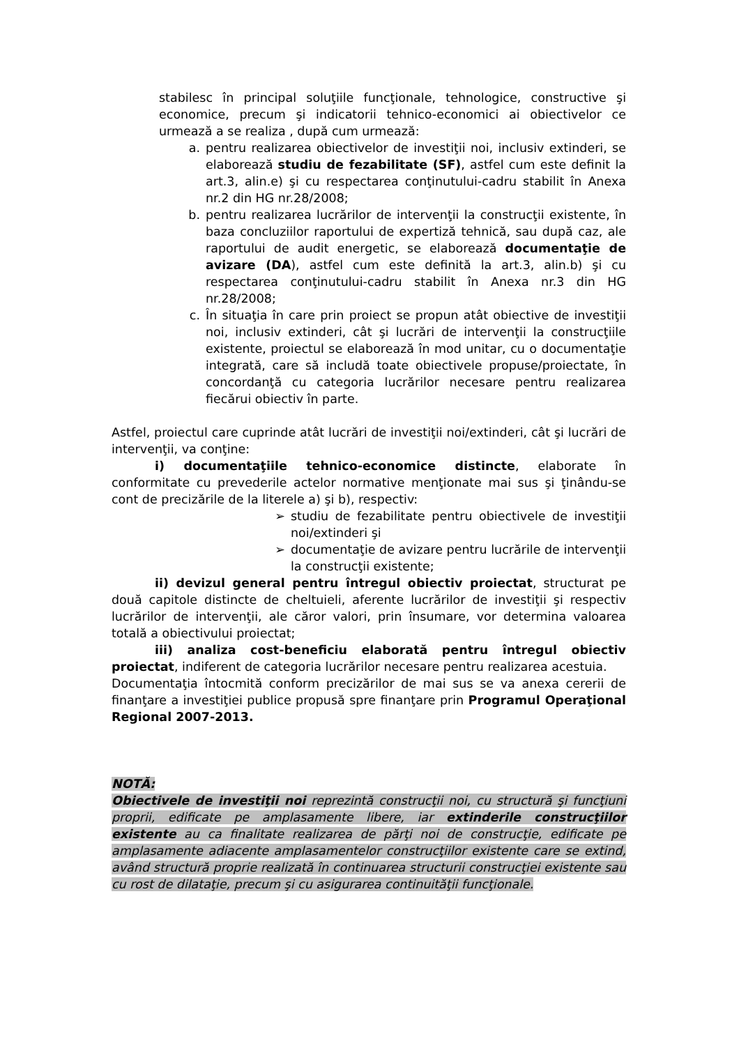stabilesc în principal soluţiile funcţionale, tehnologice, constructive şi economice, precum şi indicatorii tehnico-economici ai obiectivelor ce urmează a se realiza , după cum urmează:
a. pentru realizarea obiectivelor de investiţii noi, inclusiv extinderi, se elaborează studiu de fezabilitate (SF), astfel cum este definit la art.3, alin.e) şi cu respectarea conţinutului-cadru stabilit în Anexa nr.2 din HG nr.28/2008;
b. pentru realizarea lucrărilor de intervenţii la construcţii existente, în baza concluziilor raportului de expertiză tehnică, sau după caz, ale raportului de audit energetic, se elaborează documentaţie de avizare (DA), astfel cum este definită la art.3, alin.b) şi cu respectarea conţinutului-cadru stabilit în Anexa nr.3 din HG nr.28/2008;
c. În situaţia în care prin proiect se propun atât obiective de investiţii noi, inclusiv extinderi, cât şi lucrări de intervenţii la construcţiile existente, proiectul se elaborează în mod unitar, cu o documentaţie integrată, care să includă toate obiectivele propuse/proiectate, în concordanţă cu categoria lucrărilor necesare pentru realizarea fiecărui obiectiv în parte.
Astfel, proiectul care cuprinde atât lucrări de investiţii noi/extinderi, cât şi lucrări de intervenţii, va conţine:
i) documentaţiile tehnico-economice distincte, elaborate în conformitate cu prevederile actelor normative menţionate mai sus şi ţinându-se cont de precizările de la literele a) şi b), respectiv:
➢ studiu de fezabilitate pentru obiectivele de investiţii noi/extinderi şi
➢ documentaţie de avizare pentru lucrările de intervenţii la construcţii existente;
ii) devizul general pentru întregul obiectiv proiectat, structurat pe două capitole distincte de cheltuieli, aferente lucrărilor de investiţii şi respectiv lucrărilor de intervenţii, ale căror valori, prin însumare, vor determina valoarea totală a obiectivului proiectat;
iii) analiza cost-beneficiu elaborată pentru întregul obiectiv proiectat, indiferent de categoria lucrărilor necesare pentru realizarea acestuia.
Documentaţia întocmită conform precizărilor de mai sus se va anexa cererii de finanţare a investiţiei publice propusă spre finanţare prin Programul Operaţional Regional 2007-2013.
NOTĂ:
Obiectivele de investiţii noi reprezintă construcţii noi, cu structură şi funcţiuni proprii, edificate pe amplasamente libere, iar extinderile construcţiilor existente au ca finalitate realizarea de părţi noi de construcţie, edificate pe amplasamente adiacente amplasamentelor construcţiilor existente care se extind, având structură proprie realizată în continuarea structurii construcţiei existente sau cu rost de dilataţie, precum şi cu asigurarea continuităţii funcţionale.